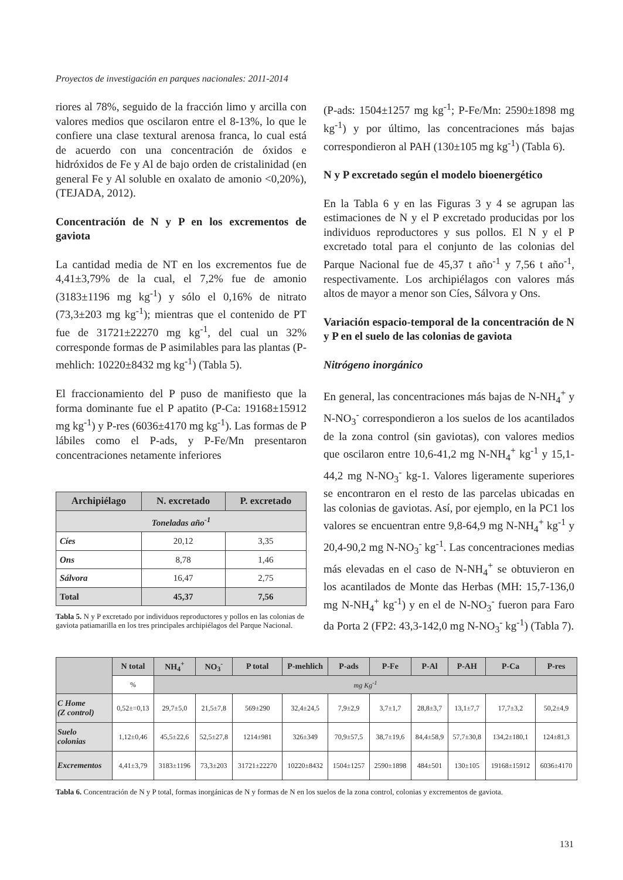Proyectos de investigación en parques nacionales: 2011-2014
riores al 78%, seguido de la fracción limo y arcilla con valores medios que oscilaron entre el 8-13%, lo que le confiere una clase textural arenosa franca, lo cual está de acuerdo con una concentración de óxidos e hidróxidos de Fe y Al de bajo orden de cristalinidad (en general Fe y Al soluble en oxalato de amonio <0,20%), (TEJADA, 2012).
Concentración de N y P en los excrementos de gaviota
La cantidad media de NT en los excrementos fue de 4,41±3,79% de la cual, el 7,2% fue de amonio (3183±1196 mg kg<sup>-1</sup>) y sólo el 0,16% de nitrato (73,3±203 mg kg<sup>-1</sup>); mientras que el contenido de PT fue de 31721±22270 mg kg<sup>-1</sup>, del cual un 32% corresponde formas de P asimilables para las plantas (P-mehlich: 10220±8432 mg kg<sup>-1</sup>) (Tabla 5).
El fraccionamiento del P puso de manifiesto que la forma dominante fue el P apatito (P-Ca: 19168±15912 mg kg<sup>-1</sup>) y P-res (6036±4170 mg kg<sup>-1</sup>). Las formas de P lábiles como el P-ads, y P-Fe/Mn presentaron concentraciones netamente inferiores
| Archipiélago | N. excretado | P. excretado |
| --- | --- | --- |
| Toneladas año<sup>-1</sup> | | |
| Cíes | 20,12 | 3,35 |
| Ons | 8,78 | 1,46 |
| Sálvora | 16,47 | 2,75 |
| Total | 45,37 | 7,56 |
Tabla 5. N y P excretado por individuos reproductores y pollos en las colonias de gaviota patiamarilla en los tres principales archipiélagos del Parque Nacional.
(P-ads: 1504±1257 mg kg<sup>-1</sup>; P-Fe/Mn: 2590±1898 mg kg<sup>-1</sup>) y por último, las concentraciones más bajas correspondieron al PAH (130±105 mg kg<sup>-1</sup>) (Tabla 6).
N y P excretado según el modelo bioenergético
En la Tabla 6 y en las Figuras 3 y 4 se agrupan las estimaciones de N y el P excretado producidas por los individuos reproductores y sus pollos. El N y el P excretado total para el conjunto de las colonias del Parque Nacional fue de 45,37 t año<sup>-1</sup> y 7,56 t año<sup>-1</sup>, respectivamente. Los archipiélagos con valores más altos de mayor a menor son Cíes, Sálvora y Ons.
Variación espacio-temporal de la concentración de N y P en el suelo de las colonias de gaviota
Nitrógeno inorgánico
En general, las concentraciones más bajas de N-NH<sub>4</sub><sup>+</sup> y N-NO<sub>3</sub><sup>-</sup> correspondieron a los suelos de los acantilados de la zona control (sin gaviotas), con valores medios que oscilaron entre 10,6-41,2 mg N-NH<sub>4</sub><sup>+</sup> kg<sup>-1</sup> y 15,1-44,2 mg N-NO<sub>3</sub><sup>-</sup> kg-1. Valores ligeramente superiores se encontraron en el resto de las parcelas ubicadas en las colonias de gaviotas. Así, por ejemplo, en la PC1 los valores se encuentran entre 9,8-64,9 mg N-NH<sub>4</sub><sup>+</sup> kg<sup>-1</sup> y 20,4-90,2 mg N-NO<sub>3</sub><sup>-</sup> kg<sup>-1</sup>. Las concentraciones medias más elevadas en el caso de N-NH<sub>4</sub><sup>+</sup> se obtuvieron en los acantilados de Monte das Herbas (MH: 15,7-136,0 mg N-NH<sub>4</sub><sup>+</sup> kg<sup>-1</sup>) y en el de N-NO<sub>3</sub><sup>-</sup> fueron para Faro da Porta 2 (FP2: 43,3-142,0 mg N-NO<sub>3</sub><sup>-</sup> kg<sup>-1</sup>) (Tabla 7).
| | N total | NH<sub>4</sub><sup>+</sup> | NO<sub>3</sub><sup>-</sup> | P total | P-mehlich | P-ads | P-Fe | P-Al | P-AH | P-Ca | P-res |
| --- | --- | --- | --- | --- | --- | --- | --- | --- | --- | --- | --- |
| | % | mg Kg<sup>-1</sup> | | | | | | | | | |
| C Home (Z control) | 0,52±=0,13 | 29,7±5,0 | 21,5±7,8 | 569±290 | 32,4±24,5 | 7,9±2,9 | 3,7±1,7 | 28,8±3,7 | 13,1±7,7 | 17,7±3,2 | 50,2±4,9 |
| Suelo colonias | 1,12±0,46 | 45,5±22,6 | 52,5±27,8 | 1214±981 | 326±349 | 70,9±57,5 | 38,7±19,6 | 84,4±58,9 | 57,7±30,8 | 134,2±180,1 | 124±81,3 |
| Excrementos | 4,41±3,79 | 3183±1196 | 73,3±203 | 31721±22270 | 10220±8432 | 1504±1257 | 2590±1898 | 484±501 | 130±105 | 19168±15912 | 6036±4170 |
Tabla 6. Concentración de N y P total, formas inorgánicas de N y formas de N en los suelos de la zona control, colonias y excrementos de gaviota.
131